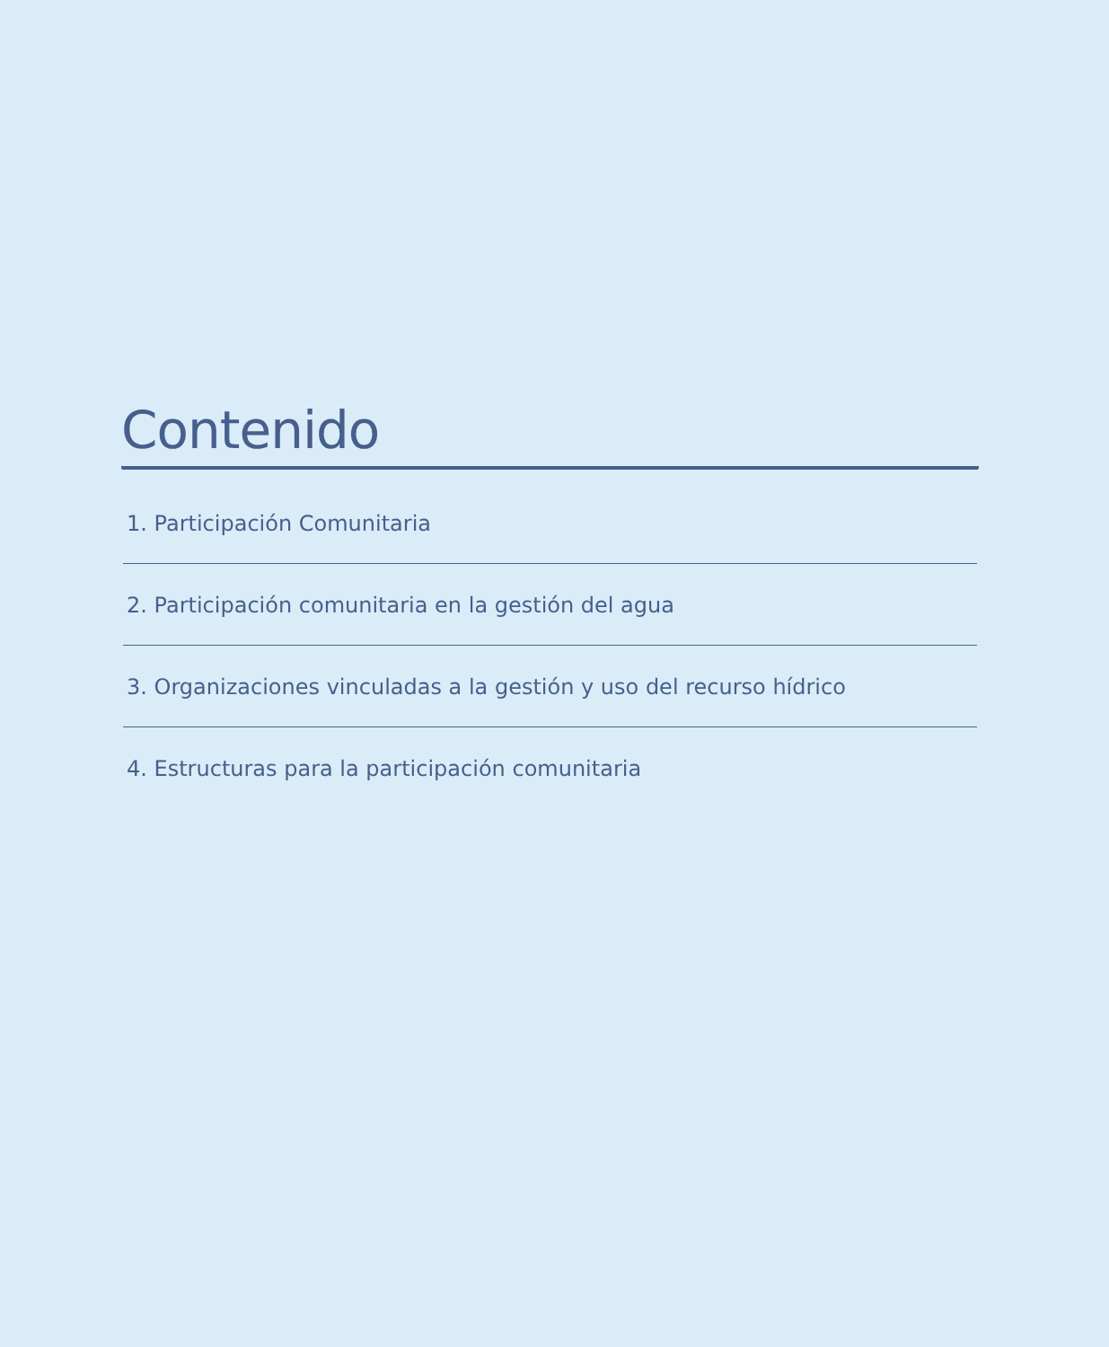Contenido
1. Participación Comunitaria
2. Participación comunitaria en la gestión del agua
3. Organizaciones vinculadas a la gestión y uso del recurso hídrico
4. Estructuras para la participación comunitaria